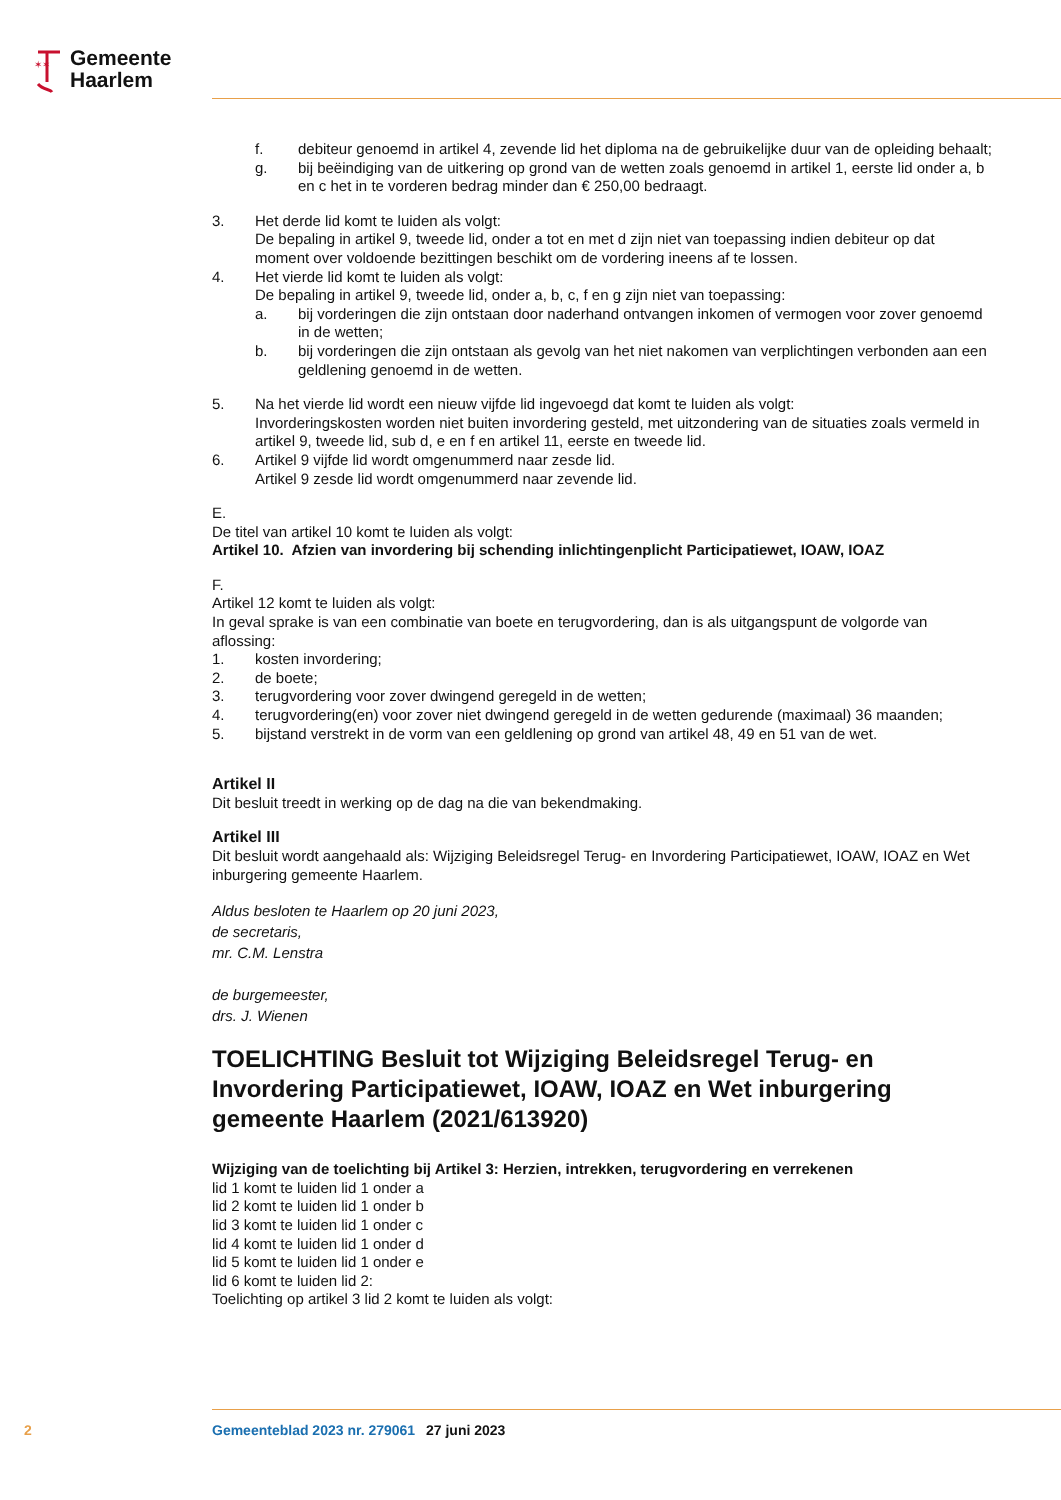✶✶
Gemeente
Haarlem
f. debiteur genoemd in artikel 4, zevende lid het diploma na de gebruikelijke duur van de opleiding behaalt;
g. bij beëindiging van de uitkering op grond van de wetten zoals genoemd in artikel 1, eerste lid onder a, b en c het in te vorderen bedrag minder dan € 250,00 bedraagt.
3. Het derde lid komt te luiden als volgt:
De bepaling in artikel 9, tweede lid, onder a tot en met d zijn niet van toepassing indien debiteur op dat moment over voldoende bezittingen beschikt om de vordering ineens af te lossen.
4. Het vierde lid komt te luiden als volgt:
De bepaling in artikel 9, tweede lid, onder a, b, c, f en g zijn niet van toepassing:
a. bij vorderingen die zijn ontstaan door naderhand ontvangen inkomen of vermogen voor zover genoemd in de wetten;
b. bij vorderingen die zijn ontstaan als gevolg van het niet nakomen van verplichtingen verbonden aan een geldlening genoemd in de wetten.
5. Na het vierde lid wordt een nieuw vijfde lid ingevoegd dat komt te luiden als volgt:
Invorderingskosten worden niet buiten invordering gesteld, met uitzondering van de situaties zoals vermeld in artikel 9, tweede lid, sub d, e en f en artikel 11, eerste en tweede lid.
6. Artikel 9 vijfde lid wordt omgenummerd naar zesde lid.
Artikel 9 zesde lid wordt omgenummerd naar zevende lid.
E.
De titel van artikel 10 komt te luiden als volgt:
Artikel 10. Afzien van invordering bij schending inlichtingenplicht Participatiewet, IOAW, IOAZ
F.
Artikel 12 komt te luiden als volgt:
In geval sprake is van een combinatie van boete en terugvordering, dan is als uitgangspunt de volgorde van aflossing:
1. kosten invordering;
2. de boete;
3. terugvordering voor zover dwingend geregeld in de wetten;
4. terugvordering(en) voor zover niet dwingend geregeld in de wetten gedurende (maximaal) 36 maanden;
5. bijstand verstrekt in de vorm van een geldlening op grond van artikel 48, 49 en 51 van de wet.
Artikel II
Dit besluit treedt in werking op de dag na die van bekendmaking.
Artikel III
Dit besluit wordt aangehaald als: Wijziging Beleidsregel Terug- en Invordering Participatiewet, IOAW, IOAZ en Wet inburgering gemeente Haarlem.
Aldus besloten te Haarlem op 20 juni 2023,
de secretaris,
mr. C.M. Lenstra
de burgemeester,
drs. J. Wienen
TOELICHTING Besluit tot Wijziging Beleidsregel Terug- en Invordering Participatiewet, IOAW, IOAZ en Wet inburgering gemeente Haarlem (2021/613920)
Wijziging van de toelichting bij Artikel 3: Herzien, intrekken, terugvordering en verrekenen
lid 1 komt te luiden lid 1 onder a
lid 2 komt te luiden lid 1 onder b
lid 3 komt te luiden lid 1 onder c
lid 4 komt te luiden lid 1 onder d
lid 5 komt te luiden lid 1 onder e
lid 6 komt te luiden lid 2:
Toelichting op artikel 3 lid 2 komt te luiden als volgt:
2 Gemeenteblad 2023 nr. 279061 27 juni 2023